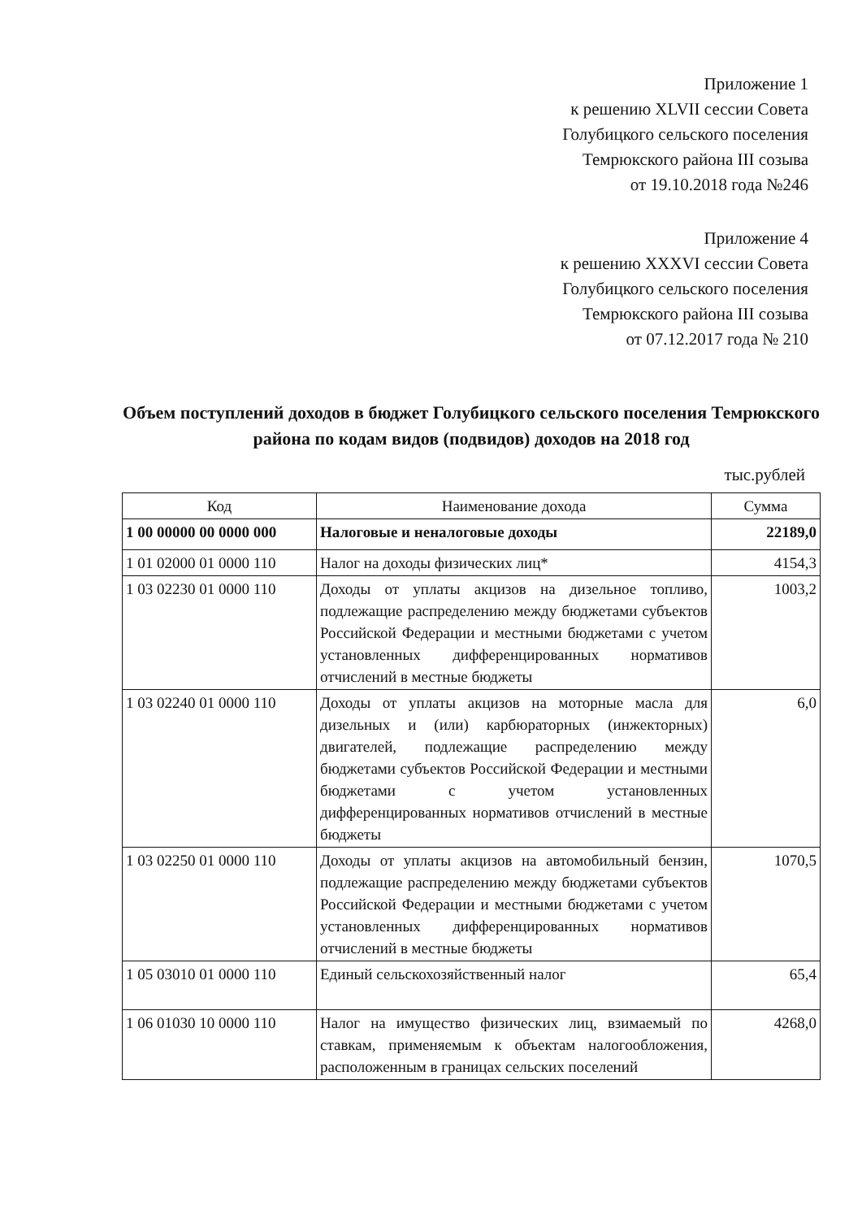Приложение 1
к решению XLVII сессии Совета
Голубицкого сельского поселения
Темрюкского района III созыва
от 19.10.2018 года №246
Приложение 4
к решению XXXVI сессии Совета
Голубицкого сельского поселения
Темрюкского района III созыва
от 07.12.2017 года № 210
Объем поступлений доходов в бюджет Голубицкого сельского поселения Темрюкского района по кодам видов (подвидов) доходов на 2018 год
тыс.рублей
| Код | Наименование дохода | Сумма |
| --- | --- | --- |
| 1 00 00000 00 0000 000 | Налоговые и неналоговые доходы | 22189,0 |
| 1 01 02000 01 0000 110 | Налог на доходы физических лиц* | 4154,3 |
| 1 03 02230 01 0000 110 | Доходы от уплаты акцизов на дизельное топливо, подлежащие распределению между бюджетами субъектов Российской Федерации и местными бюджетами с учетом установленных дифференцированных нормативов отчислений в местные бюджеты | 1003,2 |
| 1 03 02240 01 0000 110 | Доходы от уплаты акцизов на моторные масла для дизельных и (или) карбюраторных (инжекторных) двигателей, подлежащие распределению между бюджетами субъектов Российской Федерации и местными бюджетами с учетом установленных дифференцированных нормативов отчислений в местные бюджеты | 6,0 |
| 1 03 02250 01 0000 110 | Доходы от уплаты акцизов на автомобильный бензин, подлежащие распределению между бюджетами субъектов Российской Федерации и местными бюджетами с учетом установленных дифференцированных нормативов отчислений в местные бюджеты | 1070,5 |
| 1 05 03010 01 0000 110 | Единый сельскохозяйственный налог | 65,4 |
| 1 06 01030 10 0000 110 | Налог на имущество физических лиц, взимаемый по ставкам, применяемым к объектам налогообложения, расположенным в границах сельских поселений | 4268,0 |